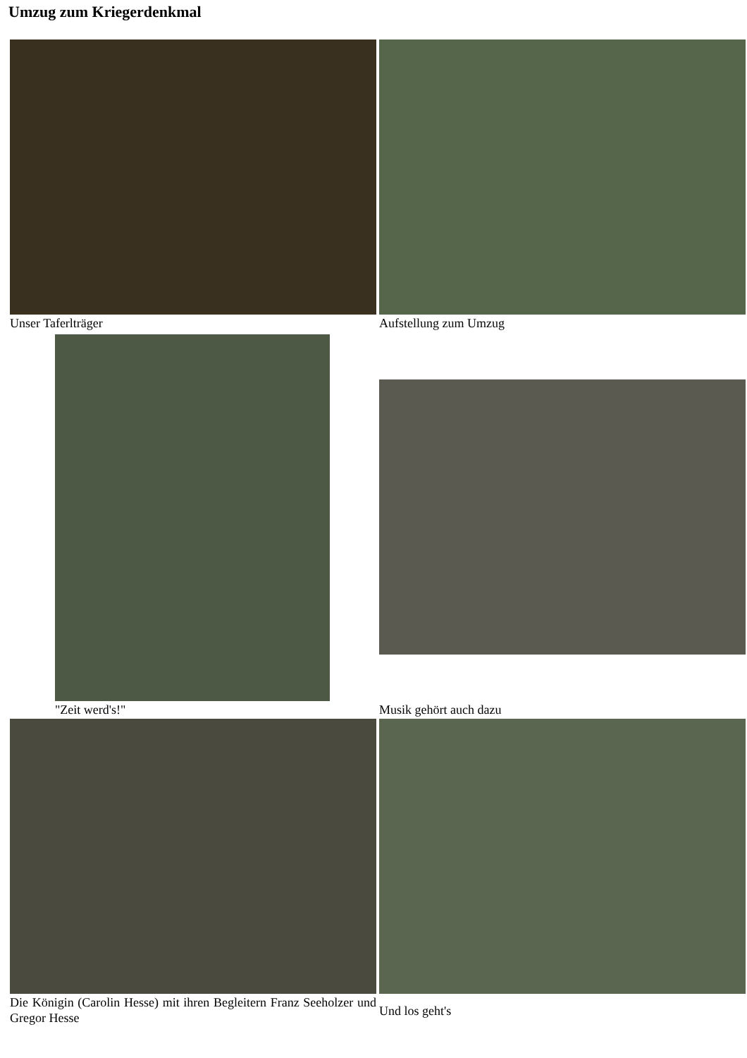Umzug zum Kriegerdenkmal
Unser Taferlträger Aufstellung zum Umzug
"Zeit werd's!" Musik gehört auch dazu
Die Königin (Carolin Hesse) mit ihren Begleitern Franz Seeholzer und Gregor Hesse
Und los geht's